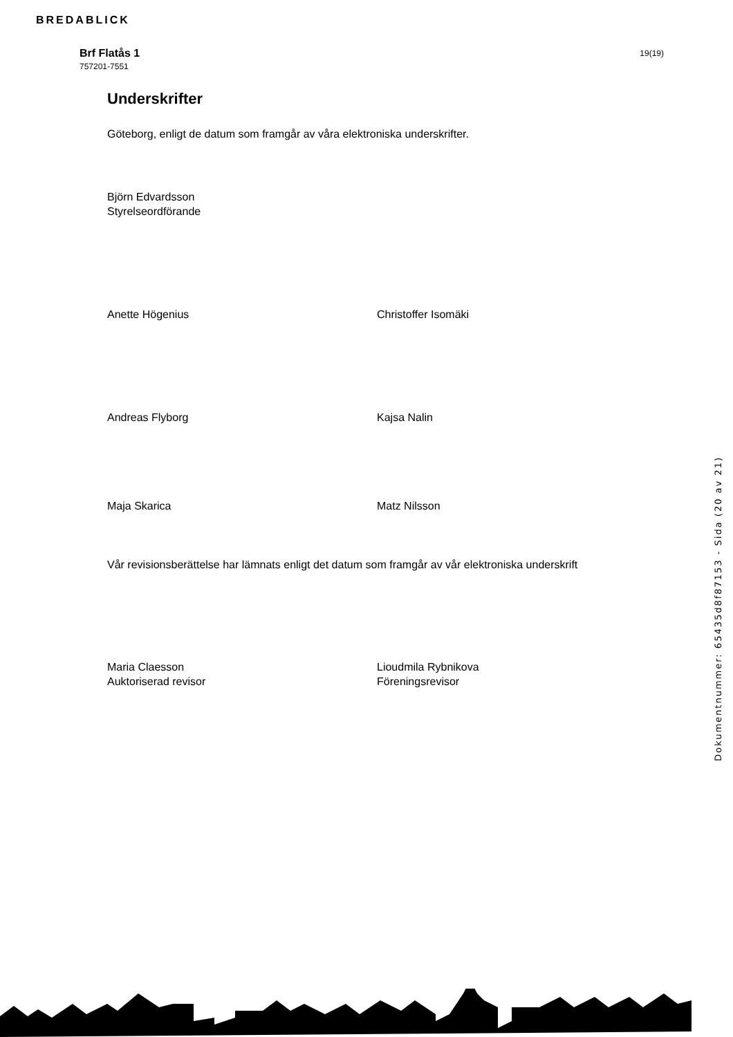BREDABLICK
Brf Flatås 1
757201-7551
19(19)
Underskrifter
Göteborg, enligt de datum som framgår av våra elektroniska underskrifter.
Björn Edvardsson
Styrelseordförande
Anette Högenius Christoffer Isomäki
Andreas Flyborg Kajsa Nalin
Maja Skarica Matz Nilsson
Vår revisionsberättelse har lämnats enligt det datum som framgår av vår elektroniska underskrift
Maria Claesson
Auktoriserad revisor
Lioudmila Rybnikova
Föreningsrevisor
Dokumentnummer: 65435d8f87153 - Sida (20 av 21)